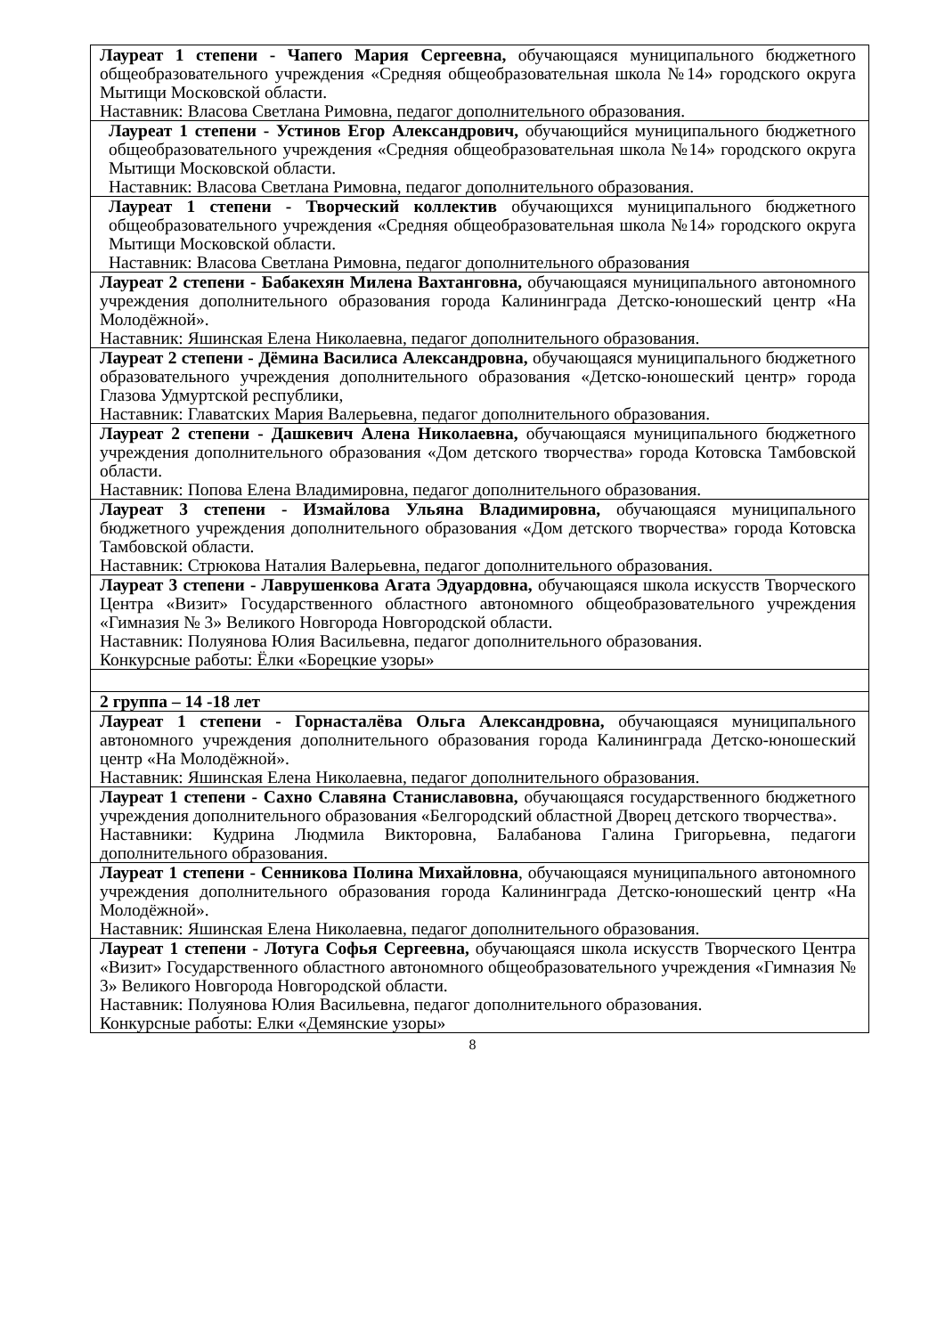| Лауреат 1 степени - Чапего Мария Сергеевна, обучающаяся муниципального бюджетного общеобразовательного учреждения «Средняя общеобразовательная школа №14» городского округа Мытищи Московской области. Наставник: Власова Светлана Римовна, педагог дополнительного образования. |
| Лауреат 1 степени - Устинов Егор Александрович, обучающийся муниципального бюджетного общеобразовательного учреждения «Средняя общеобразовательная школа №14» городского округа Мытищи Московской области. Наставник: Власова Светлана Римовна, педагог дополнительного образования. |
| Лауреат 1 степени - Творческий коллектив обучающихся муниципального бюджетного общеобразовательного учреждения «Средняя общеобразовательная школа №14» городского округа Мытищи Московской области. Наставник: Власова Светлана Римовна, педагог дополнительного образования |
| Лауреат 2 степени - Бабакехян Милена Вахтанговна, обучающаяся муниципального автономного учреждения дополнительного образования города Калининграда Детско-юношеский центр «На Молодёжной». Наставник: Яшинская Елена Николаевна, педагог дополнительного образования. |
| Лауреат 2 степени - Дёмина Василиса Александровна, обучающаяся муниципального бюджетного образовательного учреждения дополнительного образования «Детско-юношеский центр» города Глазова Удмуртской республики, Наставник: Главатских Мария Валерьевна, педагог дополнительного образования. |
| Лауреат 2 степени - Дашкевич Алена Николаевна, обучающаяся муниципального бюджетного учреждения дополнительного образования «Дом детского творчества» города Котовска Тамбовской области. Наставник: Попова Елена Владимировна, педагог дополнительного образования. |
| Лауреат 3 степени - Измайлова Ульяна Владимировна, обучающаяся муниципального бюджетного учреждения дополнительного образования «Дом детского творчества» города Котовска Тамбовской области. Наставник: Стрюкова Наталия Валерьевна, педагог дополнительного образования. |
| Лауреат 3 степени - Лаврушенкова Агата Эдуардовна, обучающаяся школа искусств Творческого Центра «Визит» Государственного областного автономного общеобразовательного учреждения «Гимназия № 3» Великого Новгорода Новгородской области. Наставник: Полуянова Юлия Васильевна, педагог дополнительного образования. Конкурсные работы: Ёлки «Борецкие узоры» |
| 2 группа – 14 -18 лет |
| Лауреат 1 степени - Горнасталёва Ольга Александровна, обучающаяся муниципального автономного учреждения дополнительного образования города Калининграда Детско-юношеский центр «На Молодёжной». Наставник: Яшинская Елена Николаевна, педагог дополнительного образования. |
| Лауреат 1 степени - Сахно Славяна Станиславовна, обучающаяся государственного бюджетного учреждения дополнительного образования «Белгородский областной Дворец детского творчества». Наставники: Кудрина Людмила Викторовна, Балабанова Галина Григорьевна, педагоги дополнительного образования. |
| Лауреат 1 степени - Сенникова Полина Михайловна , обучающаяся муниципального автономного учреждения дополнительного образования города Калининграда Детско-юношеский центр «На Молодёжной». Наставник: Яшинская Елена Николаевна, педагог дополнительного образования. |
| Лауреат 1 степени - Лотуга Софья Сергеевна, обучающаяся школа искусств Творческого Центра «Визит» Государственного областного автономного общеобразовательного учреждения «Гимназия № 3» Великого Новгорода Новгородской области. Наставник: Полуянова Юлия Васильевна, педагог дополнительного образования. Конкурсные работы: Елки «Демянские узоры» |
8